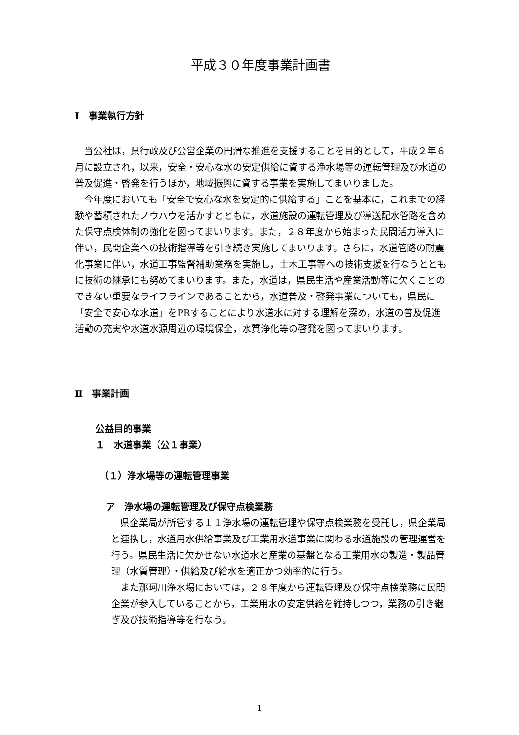平成３０年度事業計画書
Ⅰ　事業執行方針
　当公社は，県行政及び公営企業の円滑な推進を支援することを目的として，平成２年６月に設立され，以来，安全・安心な水の安定供給に資する浄水場等の運転管理及び水道の普及促進・啓発を行うほか，地域振興に資する事業を実施してまいりました。
　今年度においても「安全で安心な水を安定的に供給する」ことを基本に，これまでの経験や蓄積されたノウハウを活かすとともに，水道施設の運転管理及び導送配水管路を含めた保守点検体制の強化を図ってまいります。また，２８年度から始まった民間活力導入に伴い，民間企業への技術指導等を引き続き実施してまいります。さらに，水道管路の耐震化事業に伴い，水道工事監督補助業務を実施し，土木工事等への技術支援を行なうとともに技術の継承にも努めてまいります。また，水道は，県民生活や産業活動等に欠くことのできない重要なライフラインであることから，水道普及・啓発事業についても，県民に「安全で安心な水道」をPRすることにより水道水に対する理解を深め，水道の普及促進活動の充実や水道水源周辺の環境保全，水質浄化等の啓発を図ってまいります。
Ⅱ　事業計画
公益目的事業
１　水道事業（公１事業）
（１）浄水場等の運転管理事業
ア　浄水場の運転管理及び保守点検業務
　県企業局が所管する１１浄水場の運転管理や保守点検業務を受託し，県企業局と連携し，水道用水供給事業及び工業用水道事業に関わる水道施設の管理運営を行う。県民生活に欠かせない水道水と産業の基盤となる工業用水の製造・製品管理（水質管理）・供給及び給水を適正かつ効率的に行う。
　また那珂川浄水場においては，２８年度から運転管理及び保守点検業務に民間企業が参入していることから，工業用水の安定供給を維持しつつ，業務の引き継ぎ及び技術指導等を行なう。
1